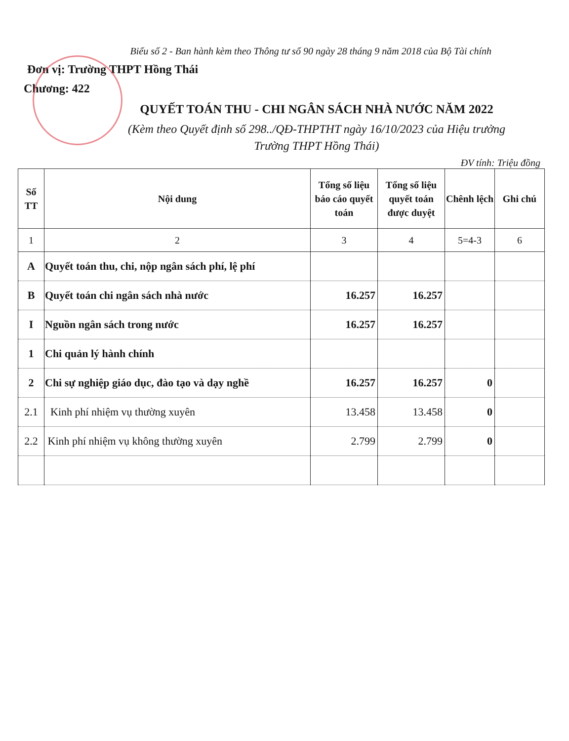Biểu số 2 - Ban hành kèm theo Thông tư số 90 ngày 28 tháng 9 năm 2018 của Bộ Tài chính
Đơn vị: Trường THPT Hồng Thái
Chương: 422
QUYẾT TOÁN THU - CHI NGÂN SÁCH NHÀ NƯỚC NĂM 2022
(Kèm theo Quyết định số 298../QĐ-THPTHT ngày 16/10/2023 của Hiệu trưởng
Trường THPT Hồng Thái)
ĐV tính: Triệu đồng
| Số TT | Nội dung | Tổng số liệu báo cáo quyết toán | Tổng số liệu quyết toán được duyệt | Chênh lệch | Ghi chú |
| --- | --- | --- | --- | --- | --- |
| 1 | 2 | 3 | 4 | 5=4-3 | 6 |
| A | Quyết toán thu, chi, nộp ngân sách phí, lệ phí | | | | |
| B | Quyết toán chi ngân sách nhà nước | 16.257 | 16.257 | | |
| I | Nguồn ngân sách trong nước | 16.257 | 16.257 | | |
| 1 | Chi quản lý hành chính | | | | |
| 2 | Chi sự nghiệp giáo dục, đào tạo và dạy nghề | 16.257 | 16.257 | 0 | |
| 2.1 | Kinh phí nhiệm vụ thường xuyên | 13.458 | 13.458 | 0 | |
| 2.2 | Kinh phí nhiệm vụ không thường xuyên | 2.799 | 2.799 | 0 | |